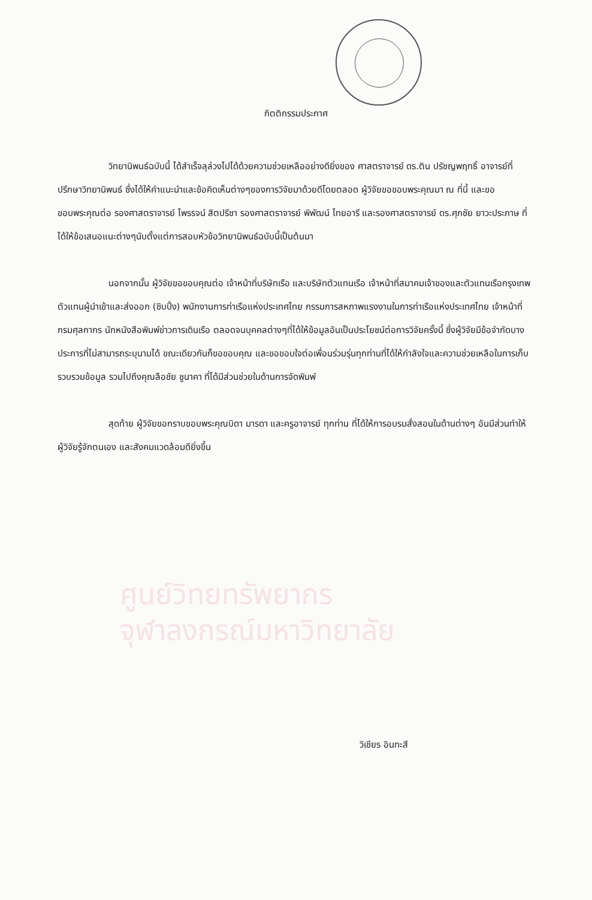ศูนย์วิทยทรัพยากร
จุฬาลงกรณ์มหาวิทยาลัย
กิตติกรรมประกาศ
วิทยานิพนธ์ฉบับนี้ ได้สำเร็จลุล่วงไปได้ด้วยความช่วยเหลืออย่างดียิ่งของ ศาสตราจารย์ ดร.ติน ปรัชญพฤทธิ์ อาจารย์ที่ปรึกษาวิทยานิพนธ์ ซึ่งได้ให้คำแนะนำและข้อคิดเห็นต่างๆของการวิจัยมาด้วยดีโดยตลอด ผู้วิจัยขอขอบพระคุณมา ณ ที่นี้ และขอขอบพระคุณต่อ รองศาสตราจารย์ ไพรรจน์ สิตปรีชา รองศาสตราจารย์ พิพัฒน์ ไทยอารี และรองศาสตราจารย์ ดร.ศุภชัย ยาวะประภาษ ที่ได้ให้ข้อเสนอแนะต่างๆนับตั้งแต่การสอบหัวข้อวิทยานิพนธ์ฉบับนี้เป็นต้นมา
นอกจากนั้น ผู้วิจัยขอขอบคุณต่อ เจ้าหน้าที่บริษัทเรือ และบริษัทตัวแทนเรือ เจ้าหน้าที่สมาคมเจ้าของและตัวแทนเรือกรุงเทพ ตัวแทนผู้นำเข้าและส่งออก (ชิบปิ้ง) พนักงานการท่าเรือแห่งประเทศไทย กรรมการสหภาพแรงงานในการท่าเรือแห่งประเทศไทย เจ้าหน้าที่กรมศุลกากร นักหนังสือพิมพ์ข่าวการเดินเรือ ตลอดจนบุคคลต่างๆที่ได้ให้ข้อมูลอันเป็นประโยชน์ต่อการวิจัยครั้งนี้ ซึ่งผู้วิจัยมีข้อจำกัดบางประการที่ไม่สามารถระบุนามได้ ขณะเดียวกันก็ขอขอบคุณ และขอขอบใจต่อเพื่อนร่วมรุ่นทุกท่านที่ได้ให้กำลังใจและความช่วยเหลือในการเก็บรวบรวมข้อมูล รวมไปถึงคุณลือชัย ชูนาคา ที่ได้มีส่วนช่วยในด้านการจัดพิมพ์
สุดท้าย ผู้วิจัยขอกราบขอบพระคุณบิดา มารดา และครูอาจารย์ ทุกท่าน ที่ได้ให้การอบรมสั่งสอนในด้านต่างๆ อันมีส่วนทำให้ผู้วิจัยรู้จักตนเอง และสังคมแวดล้อมดียิ่งขึ้น
วิเชียร อินทะสี